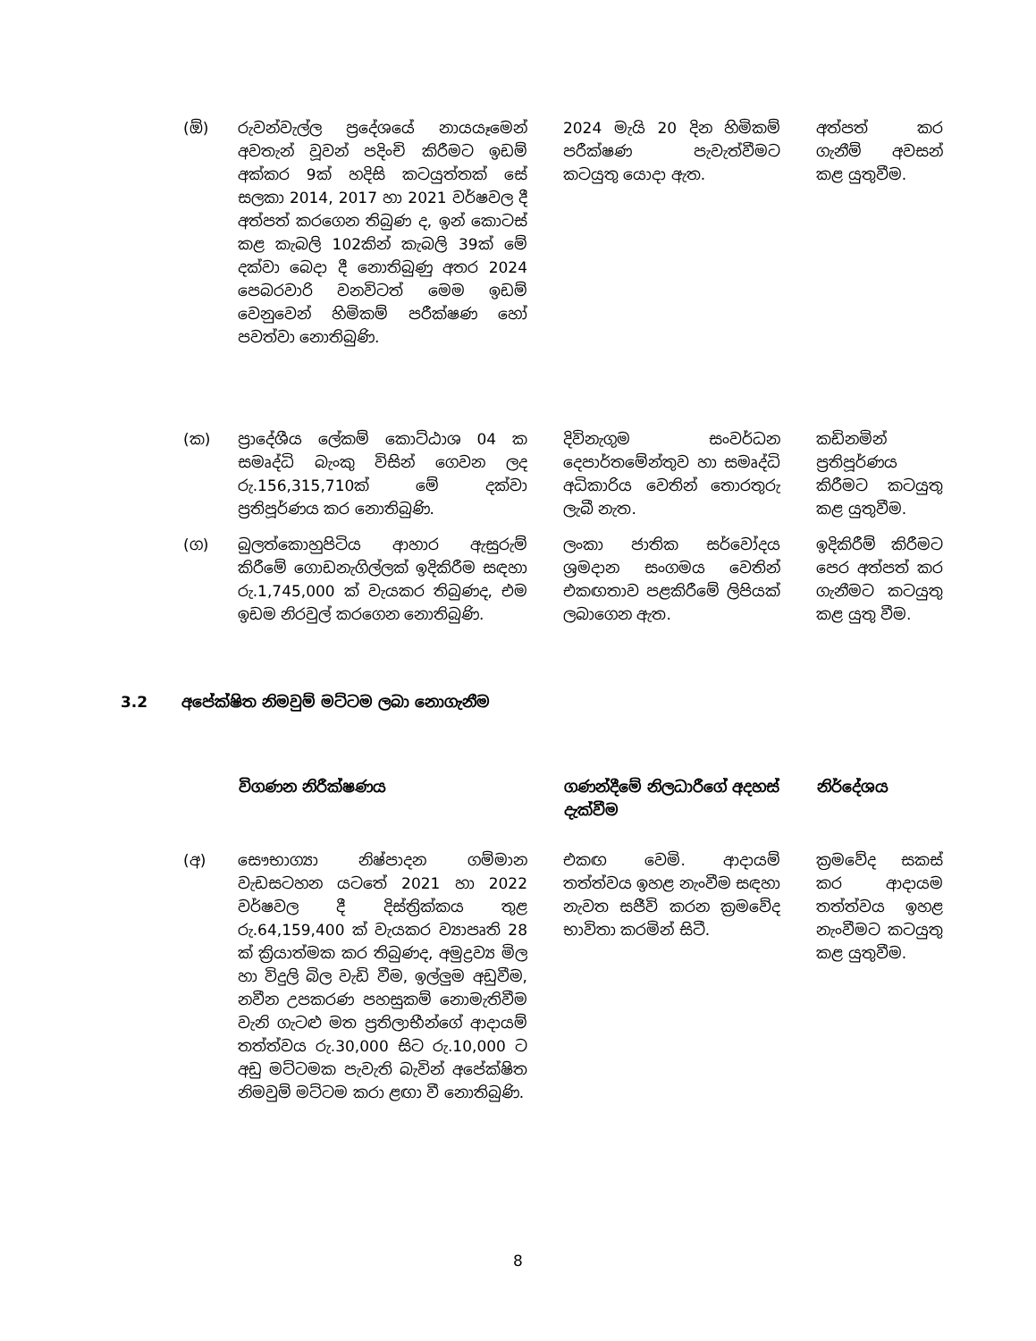| (ඕ) | රුවන්වැල්ල ප්‍රදේශයේ නායයෑමෙන් අවතැන් වූවන් පදිංචි කිරීමට ඉඩම් අක්කර 9ක් හදිසි කටයුත්තක් සේ සලකා 2014, 2017 හා 2021 වර්ෂවල දී අත්පත් කරගෙන තිබුණ ද, ඉන් කොටස් කළ කැබලි 102කින් කැබලි 39ක් මේ දක්වා බෙදා දී නොතිබුණු අතර 2024 පෙබරවාරි වනවිටත් මෙම ඉඩම් වෙනුවෙන් හිමිකම් පරීක්ෂණ හෝ පවත්වා නොතිබුණි. | 2024 මැයි 20 දින හිමිකම් පරීක්ෂණ පැවැත්වීමට කටයුතු යොදා ඇත. | අත්පත් කර ගැනීම් අවසන් කළ යුතුවීම. |
| (ක) | ප්‍රාදේශීය ලේකම් කොට්ඨාශ 04 ක සමෘද්ධි බැංකු විසින් ගෙවන ලද රු.156,315,710ක් මේ දක්වා ප්‍රතිපූර්ණය කර නොතිබුණි. | දිවිනැගුම සංවර්ධන දෙපාර්තමේන්තුව හා සමෘද්ධි අධිකාරිය වෙතින් තොරතුරු ලැබී නැත. | කඩිනමින් ප්‍රතිපූර්ණය කිරීමට කටයුතු කළ යුතුවීම. |
| (ග) | බුලත්කොහුපිටිය ආහාර ඇසුරුම් කිරීමේ ගොඩනැගිල්ලක් ඉදිකිරීම සඳහා රු.1,745,000 ක් වැයකර තිබුණද, එම ඉඩම නිරවුල් කරගෙන නොතිබුණි. | ලංකා ජාතික සර්වෝදය ශ්‍රමදාන සංගමය වෙතින් එකඟතාව පළකිරීමේ ලිපියක් ලබාගෙන ඇත. | ඉදිකිරීම් කිරීමට පෙර අත්පත් කර ගැනීමට කටයුතු කළ යුතු වීම. |
3.2 අපේක්ෂිත නිමවුම් මට්ටම ලබා නොගැනීම
| | විගණන නිරීක්ෂණය | ගණන්දීමේ නිලධාරීගේ අදහස් දැක්වීම | නිර්දේශය |
| --- | --- | --- | --- |
| (අ) | සෞභාග්‍යා නිෂ්පාදන ගම්මාන වැඩසටහන යටතේ 2021 හා 2022 වර්ෂවල දී දිස්ත්‍රික්කය තුළ රු.64,159,400 ක් වැයකර ව්‍යාපෘති 28 ක් ක්‍රියාත්මක කර තිබුණද, අමුද්‍රව්‍ය මිල හා විදුලි බිල වැඩි වීම, ඉල්ලුම අඩුවීම, නවීන උපකරණ පහසුකම් නොමැතිවීම වැනි ගැටළු මත ප්‍රතිලාභීන්ගේ ආදායම් තත්ත්වය රු.30,000 සිට රු.10,000 ට අඩු මට්ටමක පැවැති බැවින් අපේක්ෂිත නිමවුම් මට්ටම කරා ළඟා වී නොතිබුණි. | එකඟ වෙමි. ආදායම් තත්ත්වය ඉහළ නැංවීම සඳහා නැවත සජීවි කරන ක්‍රමවේද භාවිතා කරමින් සිටී. | ක්‍රමවේද සකස් කර ආදායම තත්ත්වය ඉහළ නැංවීමට කටයුතු කළ යුතුවීම. |
8